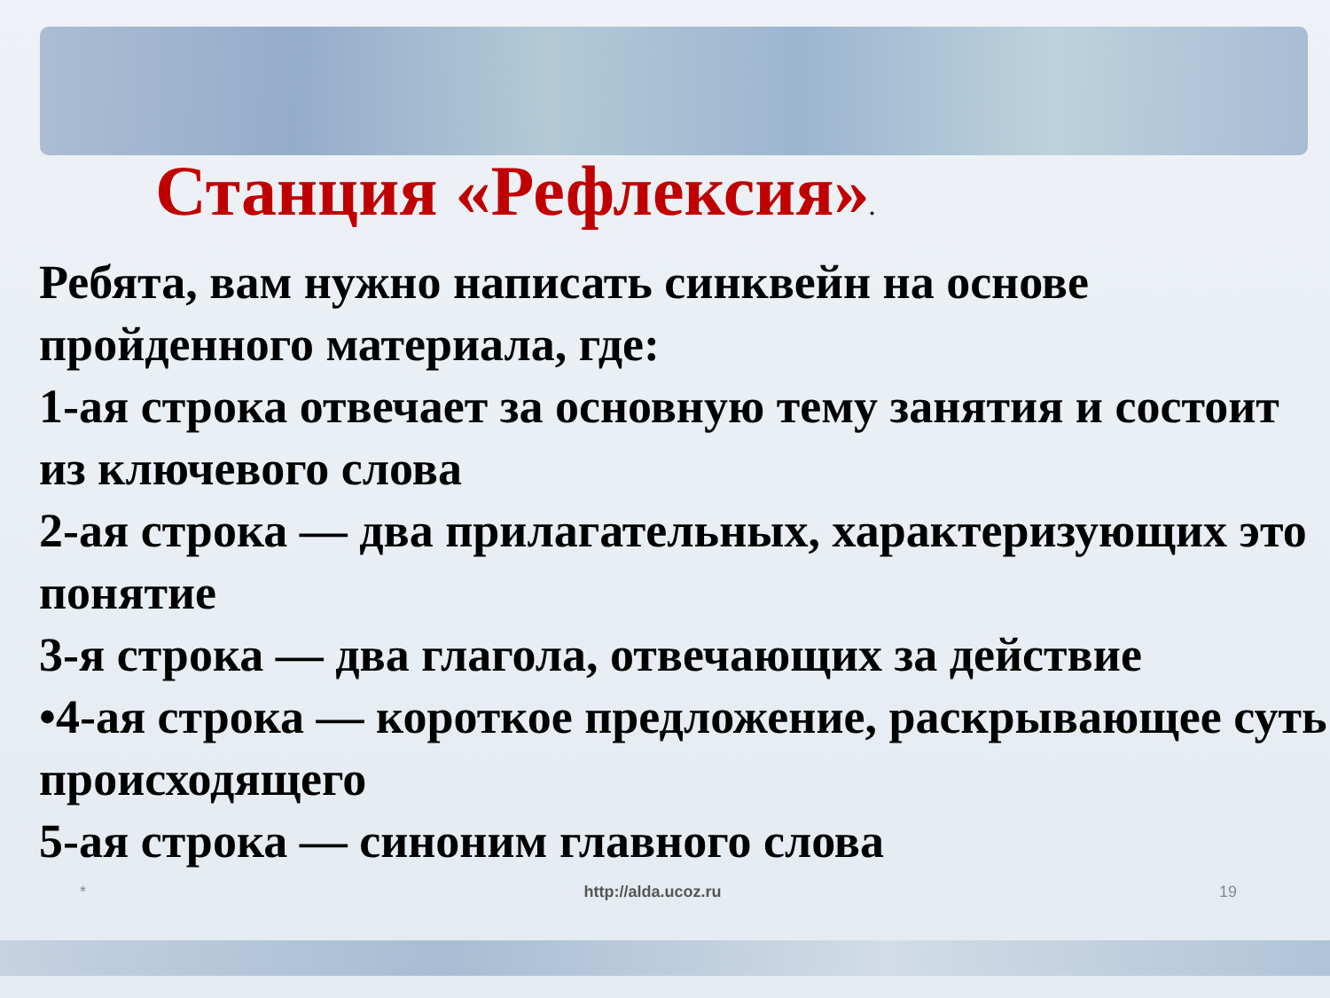Станция «Рефлексия».
Ребята, вам нужно написать синквейн на основе пройденного материала, где:
1-ая строка отвечает за основную тему занятия и состоит из ключевого слова
2-ая строка — два прилагательных, характеризующих это понятие
3-я строка — два глагола, отвечающих за действие
•4-ая строка — короткое предложение, раскрывающее суть происходящего
5-ая строка — синоним главного слова
* http://alda.ucoz.ru 19